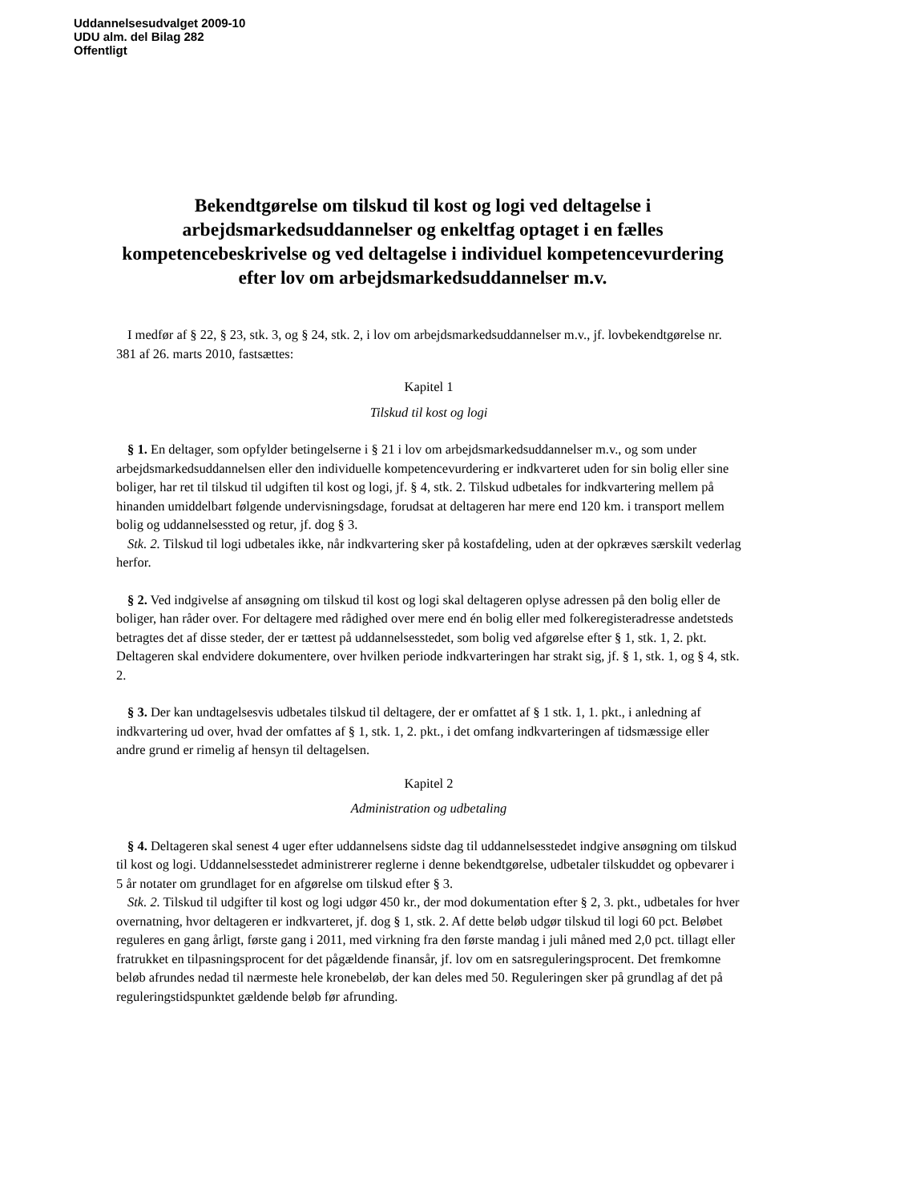Uddannelsesudvalget 2009-10
UDU alm. del Bilag 282
Offentligt
Bekendtgørelse om tilskud til kost og logi ved deltagelse i arbejdsmarkedsuddannelser og enkeltfag optaget i en fælles kompetencebeskrivelse og ved deltagelse i individuel kompetencevurdering efter lov om arbejdsmarkedsuddannelser m.v.
I medfør af § 22, § 23, stk. 3, og § 24, stk. 2, i lov om arbejdsmarkedsuddannelser m.v., jf. lovbekendtgørelse nr. 381 af 26. marts 2010, fastsættes:
Kapitel 1
Tilskud til kost og logi
§ 1. En deltager, som opfylder betingelserne i § 21 i lov om arbejdsmarkedsuddannelser m.v., og som under arbejdsmarkedsuddannelsen eller den individuelle kompetencevurdering er indkvarteret uden for sin bolig eller sine boliger, har ret til tilskud til udgiften til kost og logi, jf. § 4, stk. 2. Tilskud udbetales for indkvartering mellem på hinanden umiddelbart følgende undervisningsdage, forudsat at deltageren har mere end 120 km. i transport mellem bolig og uddannelsessted og retur, jf. dog § 3.
Stk. 2. Tilskud til logi udbetales ikke, når indkvartering sker på kostafdeling, uden at der opkræves særskilt vederlag herfor.
§ 2. Ved indgivelse af ansøgning om tilskud til kost og logi skal deltageren oplyse adressen på den bolig eller de boliger, han råder over. For deltagere med rådighed over mere end én bolig eller med folkeregisteradresse andetsteds betragtes det af disse steder, der er tættest på uddannelsesstedet, som bolig ved afgørelse efter § 1, stk. 1, 2. pkt. Deltageren skal endvidere dokumentere, over hvilken periode indkvarteringen har strakt sig, jf. § 1, stk. 1, og § 4, stk. 2.
§ 3. Der kan undtagelsesvis udbetales tilskud til deltagere, der er omfattet af § 1 stk. 1, 1. pkt., i anledning af indkvartering ud over, hvad der omfattes af § 1, stk. 1, 2. pkt., i det omfang indkvarteringen af tidsmæssige eller andre grund er rimelig af hensyn til deltagelsen.
Kapitel 2
Administration og udbetaling
§ 4. Deltageren skal senest 4 uger efter uddannelsens sidste dag til uddannelsesstedet indgive ansøgning om tilskud til kost og logi. Uddannelsesstedet administrerer reglerne i denne bekendtgørelse, udbetaler tilskuddet og opbevarer i 5 år notater om grundlaget for en afgørelse om tilskud efter § 3.
Stk. 2. Tilskud til udgifter til kost og logi udgør 450 kr., der mod dokumentation efter § 2, 3. pkt., udbetales for hver overnatning, hvor deltageren er indkvarteret, jf. dog § 1, stk. 2. Af dette beløb udgør tilskud til logi 60 pct. Beløbet reguleres en gang årligt, første gang i 2011, med virkning fra den første mandag i juli måned med 2,0 pct. tillagt eller fratrukket en tilpasningsprocent for det pågældende finansår, jf. lov om en satsreguleringsprocent. Det fremkomne beløb afrundes nedad til nærmeste hele kronebeløb, der kan deles med 50. Reguleringen sker på grundlag af det på reguleringstidspunktet gældende beløb før afrunding.